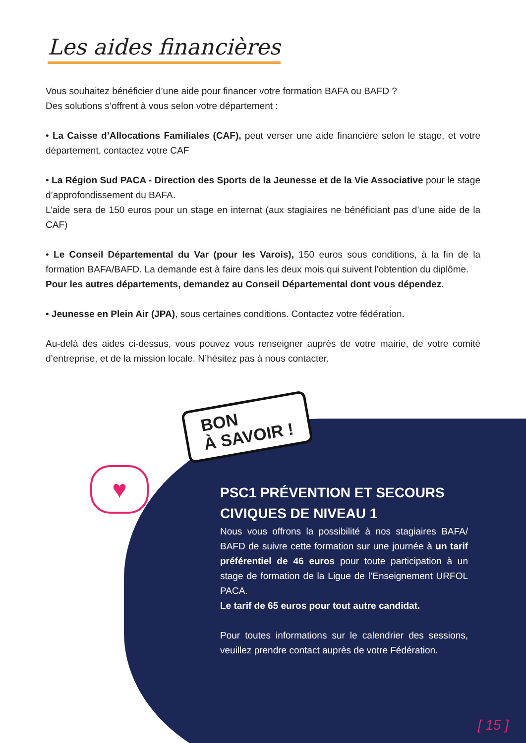Les aides financières
Vous souhaitez bénéficier d’une aide pour financer votre formation BAFA ou BAFD ?
Des solutions s’offrent à vous selon votre département :
• La Caisse d’Allocations Familiales (CAF), peut verser une aide financière selon le stage, et votre département, contactez votre CAF
• La Région Sud PACA - Direction des Sports de la Jeunesse et de la Vie Associative pour le stage d’approfondissement du BAFA.
L’aide sera de 150 euros pour un stage en internat (aux stagiaires ne bénéficiant pas d’une aide de la CAF)
• Le Conseil Départemental du Var (pour les Varois), 150 euros sous conditions, à la fin de la formation BAFA/BAFD. La demande est à faire dans les deux mois qui suivent l’obtention du diplôme.
Pour les autres départements, demandez au Conseil Départemental dont vous dépendez.
• Jeunesse en Plein Air (JPA), sous certaines conditions. Contactez votre fédération.
Au-delà des aides ci-dessus, vous pouvez vous renseigner auprès de votre mairie, de votre comité d’entreprise, et de la mission locale. N’hésitez pas à nous contacter.
BON
À SAVOIR !
♥
PSC1 PRÉVENTION ET SECOURS CIVIQUES DE NIVEAU 1
Nous vous offrons la possibilité à nos stagiaires BAFA/ BAFD de suivre cette formation sur une journée à un tarif préférentiel de 46 euros pour toute participation à un stage de formation de la Ligue de l’Enseignement URFOL PACA.
Le tarif de 65 euros pour tout autre candidat.
Pour toutes informations sur le calendrier des sessions, veuillez prendre contact auprès de votre Fédération.
[ 15 ]